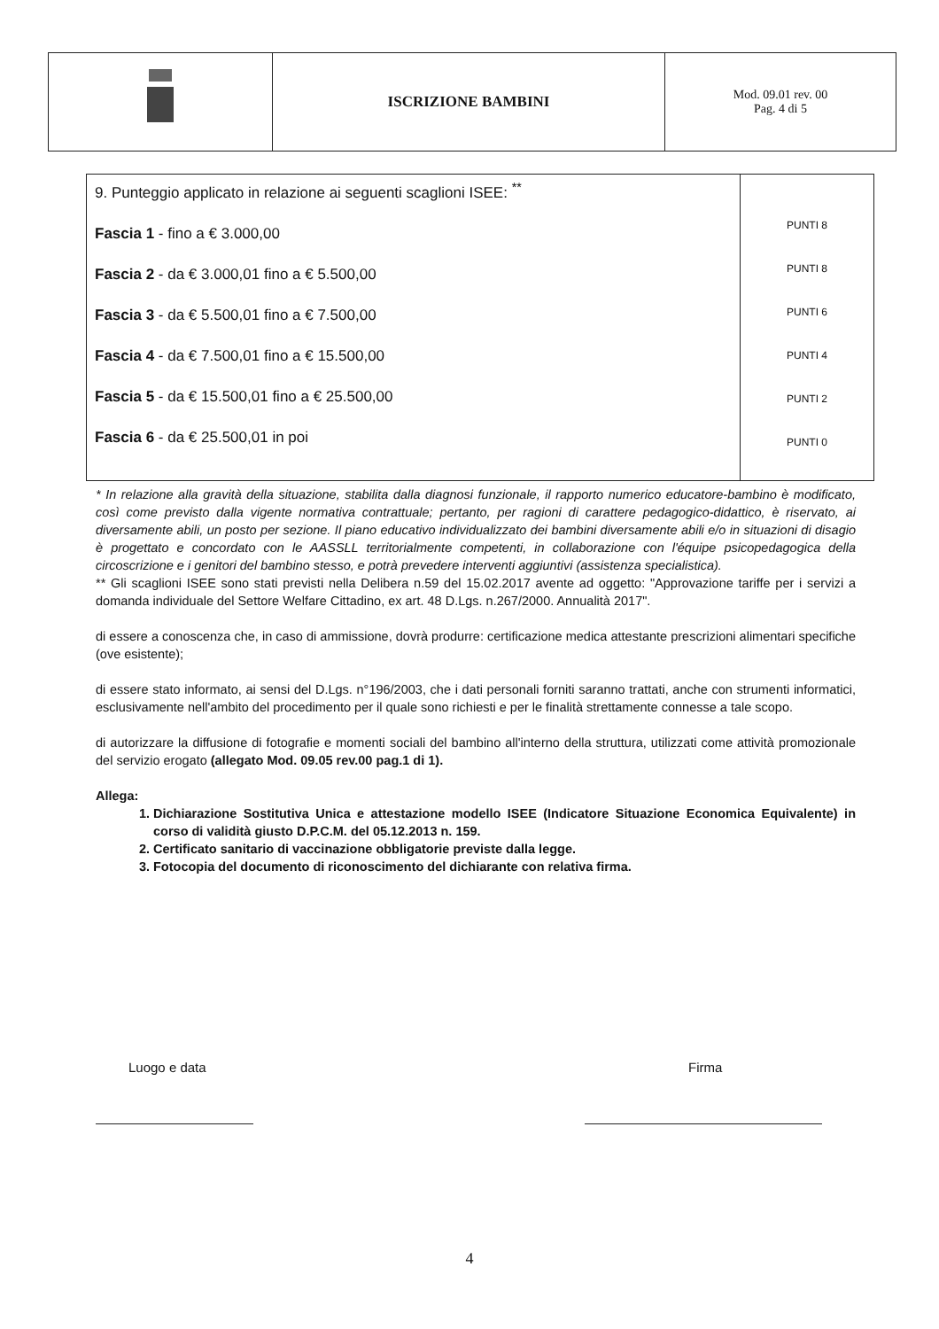| | ISCRIZIONE BAMBINI | Mod. 09.01 rev. 00 Pag. 4 di 5 |
| 9. Punteggio applicato in relazione ai seguenti scaglioni ISEE: <sup>**</sup> Fascia 1 - fino a € 3.000,00 Fascia 2 - da € 3.000,01 fino a € 5.500,00 Fascia 3 - da € 5.500,01 fino a € 7.500,00 Fascia 4 - da € 7.500,01 fino a € 15.500,00 Fascia 5 - da € 15.500,01 fino a € 25.500,00 Fascia 6 - da € 25.500,01 in poi | PUNTI 8 PUNTI 8 PUNTI 6 PUNTI 4 PUNTI 2 PUNTI 0 |
* In relazione alla gravità della situazione, stabilita dalla diagnosi funzionale, il rapporto numerico educatore-bambino è modificato, così come previsto dalla vigente normativa contrattuale; pertanto, per ragioni di carattere pedagogico-didattico, è riservato, ai diversamente abili, un posto per sezione. Il piano educativo individualizzato dei bambini diversamente abili e/o in situazioni di disagio è progettato e concordato con le AASSLL territorialmente competenti, in collaborazione con l'équipe psicopedagogica della circoscrizione e i genitori del bambino stesso, e potrà prevedere interventi aggiuntivi (assistenza specialistica).
** Gli scaglioni ISEE sono stati previsti nella Delibera n.59 del 15.02.2017 avente ad oggetto: "Approvazione tariffe per i servizi a domanda individuale del Settore Welfare Cittadino, ex art. 48 D.Lgs. n.267/2000. Annualità 2017".
di essere a conoscenza che, in caso di ammissione, dovrà produrre: certificazione medica attestante prescrizioni alimentari specifiche (ove esistente);
di essere stato informato, ai sensi del D.Lgs. n°196/2003, che i dati personali forniti saranno trattati, anche con strumenti informatici, esclusivamente nell'ambito del procedimento per il quale sono richiesti e per le finalità strettamente connesse a tale scopo.
di autorizzare la diffusione di fotografie e momenti sociali del bambino all'interno della struttura, utilizzati come attività promozionale del servizio erogato (allegato Mod. 09.05 rev.00 pag.1 di 1).
Allega:
1. Dichiarazione Sostitutiva Unica e attestazione modello ISEE (Indicatore Situazione Economica Equivalente) in corso di validità giusto D.P.C.M. del 05.12.2013 n. 159.
2. Certificato sanitario di vaccinazione obbligatorie previste dalla legge.
3. Fotocopia del documento di riconoscimento del dichiarante con relativa firma.
Luogo e data Firma
4